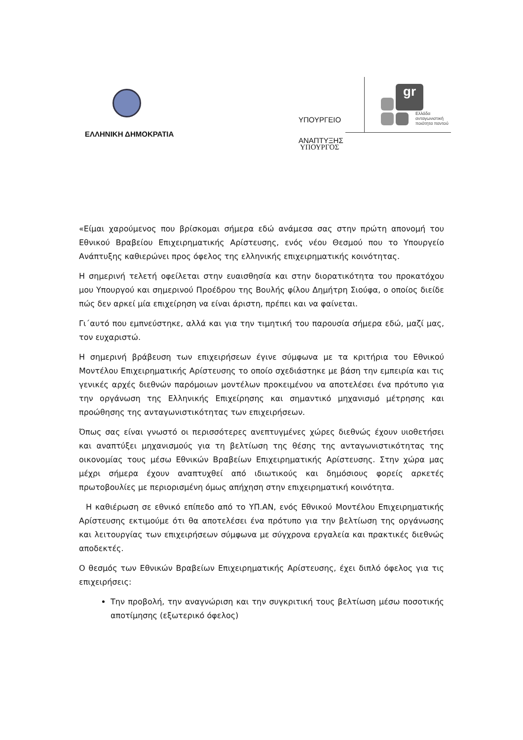ΕΛΛΗΝΙΚΗ ΔΗΜΟΚΡΑΤΙΑ
ΥΠΟΥΡΓΕΙΟ
ΑΝΑΠΤΥΞΗΣ
ΥΠΟΥΡΓΟΣ
gr
Ελλάδα
ανταγωνιστική
ποιότητα παντού
«Είμαι χαρούμενος που βρίσκομαι σήμερα εδώ ανάμεσα σας στην πρώτη απονομή του Εθνικού Βραβείου Επιχειρηματικής Αρίστευσης, ενός νέου Θεσμού που το Υπουργείο Ανάπτυξης καθιερώνει προς όφελος της ελληνικής επιχειρηματικής κοινότητας.
Η σημερινή τελετή οφείλεται στην ευαισθησία και στην διορατικότητα του προκατόχου μου Υπουργού και σημερινού Προέδρου της Βουλής φίλου Δημήτρη Σιούφα, ο οποίος διείδε πώς δεν αρκεί μία επιχείρηση να είναι άριστη, πρέπει και να φαίνεται.
Γι΄αυτό που εμπνεύστηκε, αλλά και για την τιμητική του παρουσία σήμερα εδώ, μαζί μας, τον ευχαριστώ.
Η σημερινή βράβευση των επιχειρήσεων έγινε σύμφωνα με τα κριτήρια του Εθνικού Μοντέλου Επιχειρηματικής Αρίστευσης το οποίο σχεδιάστηκε με βάση την εμπειρία και τις γενικές αρχές διεθνών παρόμοιων μοντέλων προκειμένου να αποτελέσει ένα πρότυπο για την οργάνωση της Ελληνικής Επιχείρησης και σημαντικό μηχανισμό μέτρησης και προώθησης της ανταγωνιστικότητας των επιχειρήσεων.
Όπως σας είναι γνωστό οι περισσότερες ανεπτυγμένες χώρες διεθνώς έχουν υιοθετήσει και αναπτύξει μηχανισμούς για τη βελτίωση της θέσης της ανταγωνιστικότητας της οικονομίας τους μέσω Εθνικών Βραβείων Επιχειρηματικής Αρίστευσης. Στην χώρα μας μέχρι σήμερα έχουν αναπτυχθεί από ιδιωτικούς και δημόσιους φορείς αρκετές πρωτοβουλίες με περιορισμένη όμως απήχηση στην επιχειρηματική κοινότητα.
Η καθιέρωση σε εθνικό επίπεδο από το ΥΠ.ΑΝ, ενός Εθνικού Μοντέλου Επιχειρηματικής Αρίστευσης εκτιμούμε ότι θα αποτελέσει ένα πρότυπο για την βελτίωση της οργάνωσης και λειτουργίας των επιχειρήσεων σύμφωνα με σύγχρονα εργαλεία και πρακτικές διεθνώς αποδεκτές.
Ο θεσμός των Εθνικών Βραβείων Επιχειρηματικής Αρίστευσης, έχει διπλό όφελος για τις επιχειρήσεις:
Την προβολή, την αναγνώριση και την συγκριτική τους βελτίωση μέσω ποσοτικής αποτίμησης (εξωτερικό όφελος)